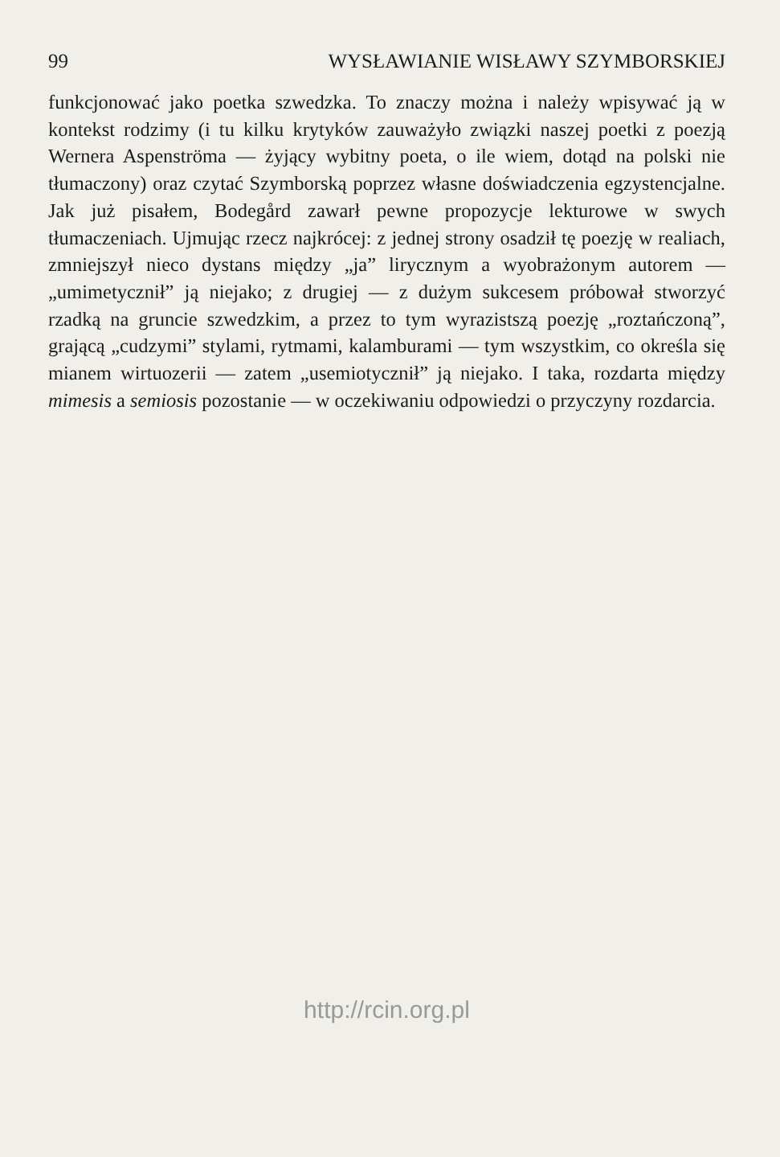99 WYSŁAWIANIE WISŁAWY SZYMBORSKIEJ
funkcjonować jako poetka szwedzka. To znaczy można i należy wpisywać ją w kontekst rodzimy (i tu kilku krytyków zauważyło związki naszej poetki z poezją Wernera Aspenströma — żyjący wybitny poeta, o ile wiem, dotąd na polski nie tłumaczony) oraz czytać Szymborską poprzez własne doświadczenia egzystencjalne. Jak już pisałem, Bodegård zawarł pewne propozycje lekturowe w swych tłumaczeniach. Ujmując rzecz najkrócej: z jednej strony osadził tę poezję w realiach, zmniejszył nieco dystans między „ja” lirycznym a wyobrażonym autorem — „umimetycznił” ją niejako; z drugiej — z dużym sukcesem próbował stworzyć rzadką na gruncie szwedzkim, a przez to tym wyrazistszą poezję „roztańczoną”, grającą „cudzymi” stylami, rytmami, kalamburami — tym wszystkim, co określa się mianem wirtuozerii — zatem „usemiotycznił” ją niejako. I taka, rozdarta między mimesis a semiosis pozostanie — w oczekiwaniu odpowiedzi o przyczyny rozdarcia.
http://rcin.org.pl